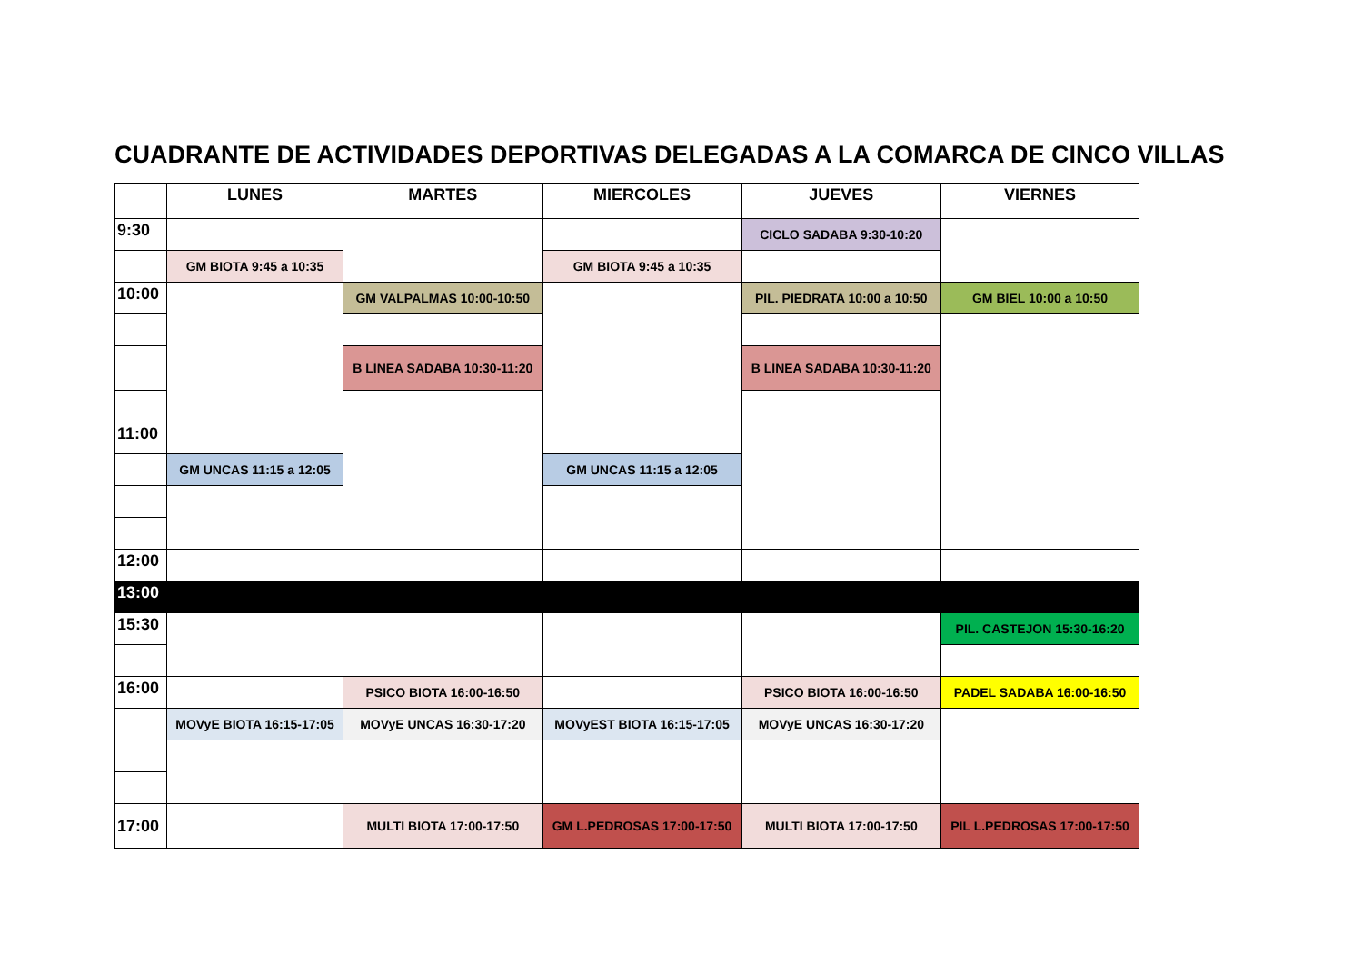CUADRANTE DE ACTIVIDADES DEPORTIVAS DELEGADAS A LA COMARCA DE CINCO VILLAS
| | LUNES | MARTES | MIERCOLES | JUEVES | VIERNES |
| --- | --- | --- | --- | --- | --- |
| 9:30 | | | | CICLO SADABA 9:30-10:20 | |
| | GM BIOTA 9:45 a 10:35 | | GM BIOTA 9:45 a 10:35 | | |
| 10:00 | | GM VALPALMAS 10:00-10:50 | | PIL. PIEDRATA 10:00 a 10:50 | GM BIEL 10:00 a 10:50 |
| | | B LINEA SADABA 10:30-11:20 | | B LINEA SADABA 10:30-11:20 | |
| 11:00 | | | | | |
| | GM UNCAS 11:15 a 12:05 | | GM UNCAS 11:15 a 12:05 | | |
| 12:00 | | | | | |
| 13:00 | | | | | |
| 15:30 | | | | | PIL. CASTEJON 15:30-16:20 |
| 16:00 | | PSICO BIOTA 16:00-16:50 | | PSICO BIOTA 16:00-16:50 | PADEL SADABA 16:00-16:50 |
| | MOVyE BIOTA 16:15-17:05 | MOVyE UNCAS 16:30-17:20 | MOVyEST BIOTA 16:15-17:05 | MOVyE UNCAS 16:30-17:20 | |
| 17:00 | | MULTI BIOTA 17:00-17:50 | GM L.PEDROSAS 17:00-17:50 | MULTI BIOTA 17:00-17:50 | PIL L.PEDROSAS 17:00-17:50 |